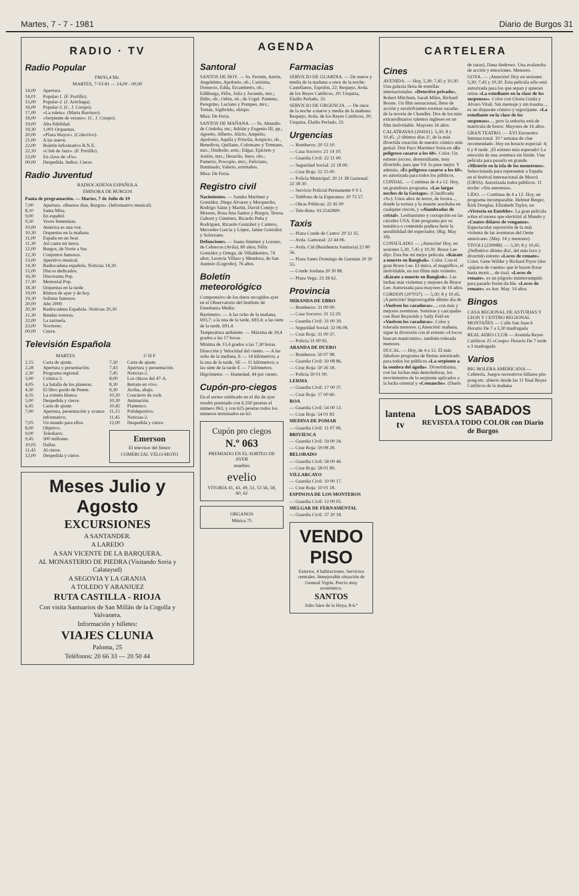Martes, 7 - 7 - 1981 Diario de Burgos 31
RADIO · TV
Radio Popular
FM/95,4 Mc.
MARTES, 7-VI-81 — 14,00 - 00,00
14,00 Apertura.
14,01 Popular-1. (F. Portillo).
15,00 Popular-2. (J. Aréchaga).
16,00 Popular-3. (C. J. Crespo).
17,00 «La ruleta». (Marta Barriuso).
18,00 «Serpiente de verano». (C. J. Crespo).
19,00 Alta fidelidad.
19,30 1.001 Orquestas.
20,00 «Plaza Mayor». (Colectivo).
21,00 A las nueve.
22,00 Boletín Informativo R.N.E.
22,10 «Club de Jazz». (F. Portillo).
23,00 En clave de «Fu».
00,00 Despedida. Indice. Cierre.
Radio Juventud
RADIOCADENA ESPAÑOLA
EMISORA DE BURGOS
Pauta de programación. — Martes, 7 de Julio de 19
7,00 Apertura. «Buenos días, Burgos». (Informativo musical).
8,10 Santa Misa.
9,00 En español.
9,30 Voces femeninas.
10,00 América es una voz.
10,30 Orquestas en la mañana.
11,00 España en un Seat.
11,30 Así canta mi tierra.
12,00 Burgos, de Norte a Sur.
12,30 Conjuntos famosos.
13,00 Aperitivo musical.
14,30 Radiocadena española. Noticias 14,30.
15,00 Discos dedicados.
16,30 Discorama Pop.
17,30 Memorial Pop.
18,30 Orquestas en la tarde.
19,00 Ritmos de ayer y de hoy.
19,30 Solistas famosos.
20,00 Año 2000.
20,30 Radiocadena Española. Noticias 20,30.
21,30 Bandas sonoras.
22,00 La zarzuela.
23,00 Nocturno.
00,00 Cierre.
Televisión Española
MARTES
2,15 Carta de ajuste.
2,28 Apertura y presentación.
2,30 Programa regional.
3,00 Crónica 3.
4,05 La batalla de los planetas.
4,30 El libro gordo de Petete.
4,35 La cometa blanca.
5,00 Despedida y cierre.
6,45 Carta de ajuste.
7,00 Apertura, presentación y avance informativo.
7,05 Un mundo para ellos.
8,00 Objetivo.
9,00 Telediario.
9,45 300 millones.
10,05 Dallas.
11,45 Al cierre.
12,00 Despedida y cierre.
U H F
7,30 Carta de ajuste.
7,43 Apertura y presentación.
7,45 Noticias-2.
8,00 Los chicos del 47-A.
8,30 Retrato en vivo.
9,30 Arriba, abajo.
10,20 Concierto de rock.
10,30 Animación.
10,45 Flamenco.
11,15 Polideportivo.
11,45 Noticias-2.
12,00 Despedida y cierre.
Emerson
El televisor del futuro
COMERCIAL VELO-MOTO
Meses Julio y Agosto
EXCURSIONES
A SANTANDER.
A LAREDO
A SAN VICENTE DE LA BARQUERA.
AL MONASTERIO DE PIEDRA (Visitando Soria y Calatayud)
A SEGOVIA Y LA GRANJA
A TOLEDO Y ARANJUEZ
RUTA CASTILLA - RIOJA
Con visita Santuarios de San Millán de la Cogolla y Valvanera.
Información y billetes:
VIAJES CLUNIA
Paloma, 25
Teléfonos: 20 66 33 — 20 50 44
AGENDA
Santoral
SANTOS DE HOY. — Ss. Fermín, Amón, Angelelmo, Apolonio, ob.; Carísima, Domecio, Edda, Ercamberto, ob.; Edilburga, Félix, Julia y Jocunda, mrs.; Ilidio, ob.; Odón, ob.; de Urgel. Panteno, Peregrino, Luciano y Pompeo, mrs.; Tomás, Sigiboldo, obispo.
Misa: De Feria.
SANTOS DE MAÑANA. — Ss. Abundio de Córdoba, mr.; Adrián y Eugenio III, pp.; Agresto, Alberto, Alicio, Ampelio, Apolonio, Aquila y Priscila, Auspicio, ob., Benedicta, Quiliano, Colomano y Totmano, mrs.; Disibodo, erm.; Edgar, Epicteto y Astión, mrs.; Heraclio, Itero, obs.; Pamerio, Procopio, mrs.; Feliciano, Iluminado, Valerio, ermitaños.
Misa: De Feria.
Registro civil
Nacimientos. — Sandra Martínez y González, Diego Alvarez y Morquecho, Rodrigo Sáinz y Martín, David Conejo y Moreno, Rosa Ana Santos y Burgos, Teresa Gahoni y Giménez, Ricardo Peña y Rodríguez, Ricardo González y Cantero, Mercedes García y López, Jaime González y Solorzano.
Defunciones. — Juana Jiménez y Lozano, de Cebrecos (Avila), 80 años; Félix González y Ortega, de Villaldemiro, 74 años; Leoncia Villaro y Mendoza, de San Asensio (Logroño), 76 años.
Boletín meteorológico
Comprensivo de los datos recogidos ayer en el Observatorio del Instituto de Enseñanza Media:
Barómetro. — A las ocho de la mañana, 693,7; a la una de la tarde, 693,4; a las siete de la tarde, 691,4.
Temperatura ambiente. — Máxima de 29,4 grados a las 17 horas.
Mínima de 13,4 grados a las 7,30 horas.
Dirección y Velocidad del viento. — A las ocho de la mañana, E — 14 kilómetros; a la una de la tarde, SE — 11 kilómetros; a las siete de la tarde E — 7 kilómetros.
Higrómetro. — Humedad, 44 por ciento.
Cupón-pro-ciegos
En el sorteo celebrado en el día de ayer resultó premiado con 6.250 pesetas el número 063, y con 625 pesetas todos los números terminados en 63.
Cupón pro ciegos
N.º 063
PREMIADO EN EL SORTEO DE AYER
muebles
evelio
VITORIA 41, 43, 49, 51, 53 56, 58, 60, 62
ORGANOS
Música 75
Farmacias
SERVICIO DE GUARDIA. — De nueve y media de la mañana a once de la noche: Castellanos, Espolón, 22; Requejo, Avda. de los Reyes Católicos, 20; Uzquiza, Eladio Perlado, 33.
SERVICIO DE URGENCIA. — De once de la noche a nueve y media de la mañana: Requejo, Avda. de los Reyes Católicos, 20; Uzquiza, Eladio Perlado, 33.
Urgencias
— Bomberos: 20 13 10.
— Casa Socorro: 21 14 10.
— Guardia Civil: 22 11 00.
— Seguridad Social: 22 18 00.
— Cruz Roja: 22 15 00.
— Policía Municipal: 20 21 38 Gamonal: 22 38 30.
— Servicio Policial Permanente 0 9 1.
— Teléfono de la Esperanza: 20 73 57.
— Obras Públicas: 22 45 00.
— Tele-Ruta: 91/2542800.
Taxis
— Plaza Conde de Castro: 20 32 35.
— Avda. Gamonal: 22 44 06.
— Avda. Cid (Residencia Sanitaria) 22 80 56.
— Plaza Santo Domingo de Guzmán 20 30 55.
— Conde Jordana 20 30 88.
— Plaza Vega: 23 28 62.
Provincia
MIRANDA DE EBRO
— Bomberos: 31 00 00.
— Casa Socorro: 31 13 29.
— Guardia Civil: 31 00 39.
— Seguridad Social: 32 06 08.
— Cruz Roja: 31 00 37.
— Policía 31 00 95.
ARANDA DE DUERO
— Bomberos: 50 07 98.
— Guardia Civil: 50 08 86.
— Cruz Roja: 50 26 18.
— Policía 50 01 00.
LERMA
— Guardia Civil: 17 00 37.
— Cruz Roja: 17 00 60.
ROA
— Guardia Civil: 54 00 13.
— Cruz Roja: 54 01 83
MEDINA DE POMAR
— Guardia Civil: 11 07 06.
BRIVIESCA
— Guardia Civil: 59 00 34.
— Cruz Roja: 59 08 28.
BELORADO
— Guardia Civil: 58 00 46.
— Cruz Roja: 58 01 89.
VILLARCAYO
— Guardia Civil: 10 00 17.
— Cruz Roja: 10 01 18.
ESPINOSA DE LOS MONTEROS
— Guardia Civil: 12 00 05.
MELGAR DE FERNAMENTAL
— Guardia Civil: 37 20 18.
VENDO PISO
Exterior, 4 habitaciones. Servicios centrales. Inmejorable situación de General Vigón. Precio muy económico.
SANTOS
Julio Sáez de la Hoya, 8-6.º
CARTELERA
Cines
AVENIDA. — Hoy, 5,30; 7,45 y 10,30. Una galaxia llena de estrellas internacionales. «Detective privado», Robert Mitchum, Sarah Miles, Richard Boone. Un film sensacional, lleno de acción y escalofriantes escenas sacadas de la novela de Chandler. Dos de los más extraordinarios talentos ingleses en un film inolvidable. Mayores 16 años.
CALATRAVAS (204161). 5,30; 8 y 10,45. ¡2 últimos días 2!, de la más divertida creación de nuestro cómico más genial: Don Paco Martínez Soria en «Es peligroso casarse a los 60». Color. Un estreno jocoso, desternillante, muy divertido, para que Vd. lo pase mejor. Y además, «Es peligroso casarse a los 60», es autorizada para todos los públicos.
CONDAL. — Continua de 4 a 12. Hoy, un grandioso programa. «Las largas noches de la Gestapo». (Clasificada «S»). Unos años de terror, de locura..., donde la tortura y la muerte acechaba en cualquier rincón, y «Alambradas de cristal». Lesbianismo y corrupción en las cárceles USA. Este programa por su temática o contenido pudiera herir la sensibilidad del espectador. (Rig. May 18).
CONSULADO. — ¡Atención! Hoy, en sesiones 5,30, 7,45 y 10,30. Bruce Lee dijo: Esta fue mi mejor película. «Kárate a muerte en Bangkok». Color. Con el gran Bruce Lee. El único, el magnífico, el inolvidable, en sus films más violento. «Kárate a muerte en Bangkok». Las luchas más violentas y mejores de Bruce Lee. Autorizada para mayores de 16 años.
CORDON (207037). — 5,30; 8 y 10,45. ¡A petición! Improrrogable último día de «Vuelven los caraduras»..., con más y mejores aventuras. Sonrisas y carcajadas con Burt Reynolds y Sally Feld en «Vuelven los caraduras». Color y tolerada menores. (¡Atención! mañana, sigue la diversión con el estreno «4 locos buscan manicomio», también tolerada menores.
DUCAL. — Hoy, de 4 a 12. El más fabuloso programa de fiestas autorizado para todos los públicos «La serpiente a la sombra del águila». Divertidisima, con las luchas más demoledoras, los movimientos de la serpiente aplicados a la lucha oriental y «Comanche». (Duelo
de razas), Dana Andrews. Una avalancha de acción y emociones. Menores.
GOYA. — ¡Atención! Hoy en sesiones 5,30; 7,45 y 10,30. Esta película sólo está autorizada para los que sepan y quieran reírse «La estudiante en la clase de los suspensos». Color con Gloria Guida y Alvaro Vitali. Sin mensaje y sin trauma..., es un disparate cómico y regocijante. «La estudiante en la clase de los suspensos»..., pero la señorita está de matrícula de honor. Mayores de 16 años.
GRAN TEATRO. — XVI Encuentro Internacional. 10.ª semana de cine recomendado. Hoy en horario especial: 4; 6 y 8 tarde. ¡El estreno más esperado! La emoción de una aventura sin límite. Una película para pasarlo en grande. «Misterio en la isla de los monstruos». Seleccionada para representar a España en el festival internacional de Moscú (URSS). Autorizada todos públicos. 11 noche: «Sin anestesia».
LIDO. — Continua de 4 a 12. Hoy, un programa incomparable. Helmut Berger, Kirk Douglas, Elizabeth Taylor, en «Victoria en Entebbe». La gran película sobre el suceso que electrizó al Mundo y «Cuatro dólares de venganza». Espectacular reposición de la más violenta de las aventuras del Oeste americano. (May. 14 y menores).
TIVOLI (220088). — 5,30; 8 y 10,45. ¡Definitivo último día!, del más loco y divertido estreno «Locos de remate». Color. Gene Wilder y Richard Pryor (dos «pájaros de cuenta» que le hacen llorar hasta morir..., de risa). «Locos de remate», es un jolgorio ininterrumpido para pasarlo formi-da-ble. «Locos de remate», es Aut. May. 14 años.
Bingos
CASA REGIONAL DE ASTURIAS Y LEON Y CENTRO REGIONAL MONTAÑES — Calle San Juan 6 Horario De 7 a 3,30 madrugada
REAL AERO CLUB — Avenida Reyes Católicos 25 «Coups» Horario De 7 tarde a 3 madrugada
Varios
BIG BOLERA AMERICANA — Cafetería. Juegos recreativos billares pin-pong etc. abierto desde las 11 final Reyes Católicos de la mañana
lantena tv
LOS SABADOS
REVISTA A TODO COLOR con Diario de Burgos